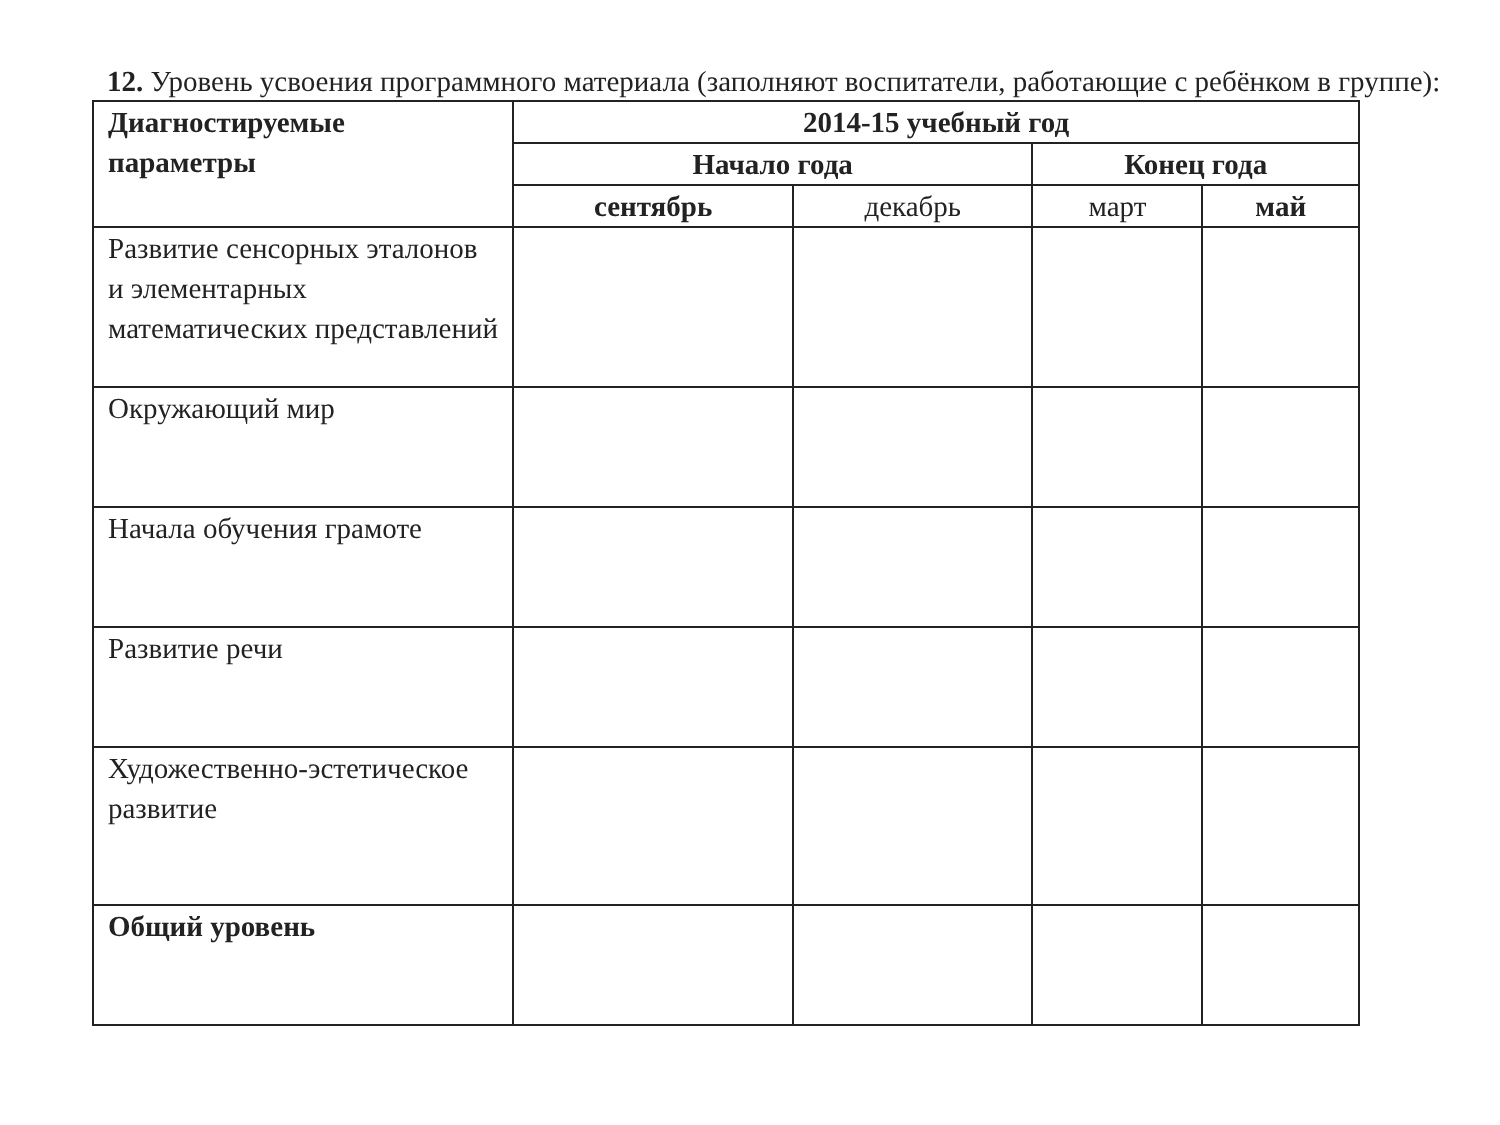12. Уровень усвоения программного материала (заполняют воспитатели, работающие с ребёнком в группе):
| Диагностируемые параметры | 2014-15 учебный год | | | |
| --- | --- | --- | --- | --- |
| | Начало года | | Конец года | |
| | сентябрь | декабрь | март | май |
| Развитие сенсорных эталонов и элементарных математических представлений | | | | |
| Окружающий мир | | | | |
| Начала обучения грамоте | | | | |
| Развитие речи | | | | |
| Художественно-эстетическое развитие | | | | |
| Общий уровень | | | | |